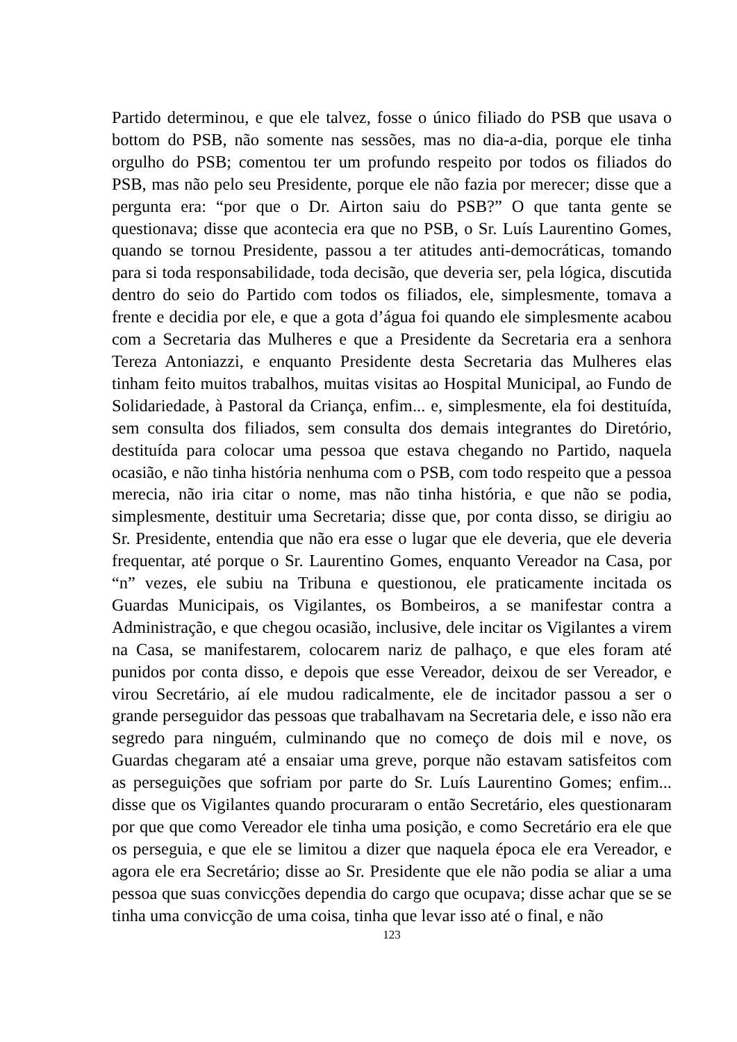Partido determinou, e que ele talvez, fosse o único filiado do PSB que usava o bottom do PSB, não somente nas sessões, mas no dia-a-dia, porque ele tinha orgulho do PSB; comentou ter um profundo respeito por todos os filiados do PSB, mas não pelo seu Presidente, porque ele não fazia por merecer; disse que a pergunta era: “por que o Dr. Airton saiu do PSB?” O que tanta gente se questionava; disse que acontecia era que no PSB, o Sr. Luís Laurentino Gomes, quando se tornou Presidente, passou a ter atitudes anti-democráticas, tomando para si toda responsabilidade, toda decisão, que deveria ser, pela lógica, discutida dentro do seio do Partido com todos os filiados, ele, simplesmente, tomava a frente e decidia por ele, e que a gota d’água foi quando ele simplesmente acabou com a Secretaria das Mulheres e que a Presidente da Secretaria era a senhora Tereza Antoniazzi, e enquanto Presidente desta Secretaria das Mulheres elas tinham feito muitos trabalhos, muitas visitas ao Hospital Municipal, ao Fundo de Solidariedade, à Pastoral da Criança, enfim... e, simplesmente, ela foi destituída, sem consulta dos filiados, sem consulta dos demais integrantes do Diretório, destituída para colocar uma pessoa que estava chegando no Partido, naquela ocasião, e não tinha história nenhuma com o PSB, com todo respeito que a pessoa merecia, não iria citar o nome, mas não tinha história, e que não se podia, simplesmente, destituir uma Secretaria; disse que, por conta disso, se dirigiu ao Sr. Presidente, entendia que não era esse o lugar que ele deveria, que ele deveria frequentar, até porque o Sr. Laurentino Gomes, enquanto Vereador na Casa, por “n” vezes, ele subiu na Tribuna e questionou, ele praticamente incitada os Guardas Municipais, os Vigilantes, os Bombeiros, a se manifestar contra a Administração, e que chegou ocasião, inclusive, dele incitar os Vigilantes a virem na Casa, se manifestarem, colocarem nariz de palhaço, e que eles foram até punidos por conta disso, e depois que esse Vereador, deixou de ser Vereador, e virou Secretário, aí ele mudou radicalmente, ele de incitador passou a ser o grande perseguidor das pessoas que trabalhavam na Secretaria dele, e isso não era segredo para ninguém, culminando que no começo de dois mil e nove, os Guardas chegaram até a ensaiar uma greve, porque não estavam satisfeitos com as perseguições que sofriam por parte do Sr. Luís Laurentino Gomes; enfim... disse que os Vigilantes quando procuraram o então Secretário, eles questionaram por que que como Vereador ele tinha uma posição, e como Secretário era ele que os perseguia, e que ele se limitou a dizer que naquela época ele era Vereador, e agora ele era Secretário; disse ao Sr. Presidente que ele não podia se aliar a uma pessoa que suas convicções dependia do cargo que ocupava; disse achar que se se tinha uma convicção de uma coisa, tinha que levar isso até o final, e não
123